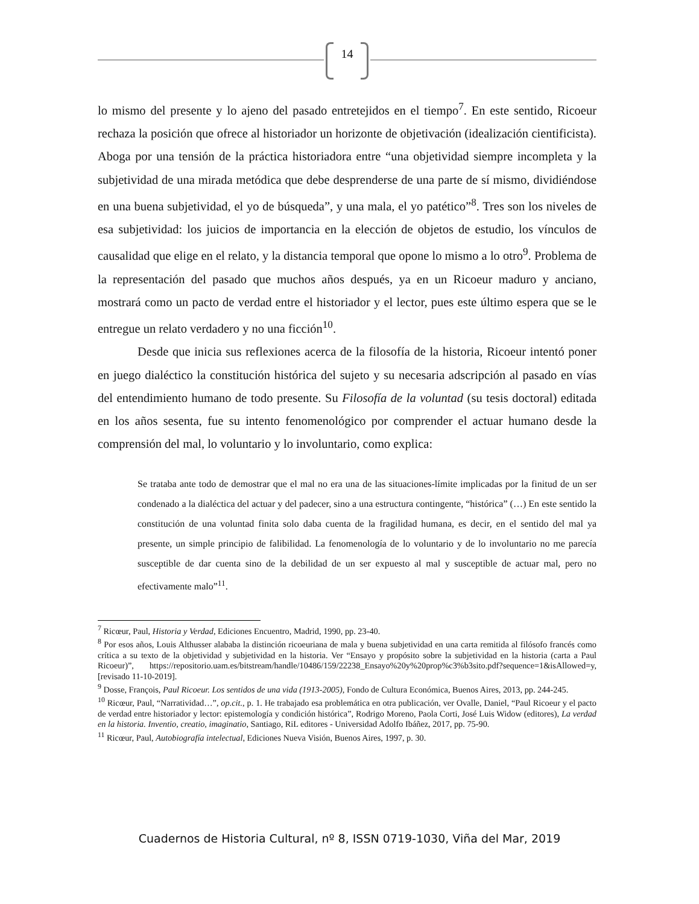14
lo mismo del presente y lo ajeno del pasado entretejidos en el tiempo<sup>7</sup>. En este sentido, Ricoeur rechaza la posición que ofrece al historiador un horizonte de objetivación (idealización cientificista). Aboga por una tensión de la práctica historiadora entre “una objetividad siempre incompleta y la subjetividad de una mirada metódica que debe desprenderse de una parte de sí mismo, dividiéndose en una buena subjetividad, el yo de búsqueda”, y una mala, el yo patético”<sup>8</sup>. Tres son los niveles de esa subjetividad: los juicios de importancia en la elección de objetos de estudio, los vínculos de causalidad que elige en el relato, y la distancia temporal que opone lo mismo a lo otro<sup>9</sup>. Problema de la representación del pasado que muchos años después, ya en un Ricoeur maduro y anciano, mostrará como un pacto de verdad entre el historiador y el lector, pues este último espera que se le entregue un relato verdadero y no una ficción<sup>10</sup>.
Desde que inicia sus reflexiones acerca de la filosofía de la historia, Ricoeur intentó poner en juego dialéctico la constitución histórica del sujeto y su necesaria adscripción al pasado en vías del entendimiento humano de todo presente. Su Filosofía de la voluntad (su tesis doctoral) editada en los años sesenta, fue su intento fenomenológico por comprender el actuar humano desde la comprensión del mal, lo voluntario y lo involuntario, como explica:
Se trataba ante todo de demostrar que el mal no era una de las situaciones-límite implicadas por la finitud de un ser condenado a la dialéctica del actuar y del padecer, sino a una estructura contingente, “histórica” (…) En este sentido la constitución de una voluntad finita solo daba cuenta de la fragilidad humana, es decir, en el sentido del mal ya presente, un simple principio de falibilidad. La fenomenología de lo voluntario y de lo involuntario no me parecía susceptible de dar cuenta sino de la debilidad de un ser expuesto al mal y susceptible de actuar mal, pero no efectivamente malo”<sup>11</sup>.
<sup>7</sup> Ricœur, Paul, Historia y Verdad, Ediciones Encuentro, Madrid, 1990, pp. 23-40.
<sup>8</sup> Por esos años, Louis Althusser alababa la distinción ricoeuriana de mala y buena subjetividad en una carta remitida al filósofo francés como crítica a su texto de la objetividad y subjetividad en la historia. Ver “Ensayo y propósito sobre la subjetividad en la historia (carta a Paul Ricoeur)”, https://repositorio.uam.es/bitstream/handle/10486/159/22238_Ensayo%20y%20prop%c3%b3sito.pdf?sequence=1&isAllowed=y, [revisado 11-10-2019].
<sup>9</sup> Dosse, François, Paul Ricoeur. Los sentidos de una vida (1913-2005), Fondo de Cultura Económica, Buenos Aires, 2013, pp. 244-245.
<sup>10</sup> Ricœur, Paul, “Narratividad…”, op.cit., p. 1. He trabajado esa problemática en otra publicación, ver Ovalle, Daniel, “Paul Ricoeur y el pacto de verdad entre historiador y lector: epistemología y condición histórica”, Rodrigo Moreno, Paola Corti, José Luis Widow (editores), La verdad en la historia. Inventio, creatio, imaginatio, Santiago, RiL editores - Universidad Adolfo Ibáñez, 2017, pp. 75-90.
<sup>11</sup> Ricœur, Paul, Autobiografía intelectual, Ediciones Nueva Visión, Buenos Aires, 1997, p. 30.
Cuadernos de Historia Cultural, nº 8, ISSN 0719-1030, Viña del Mar, 2019